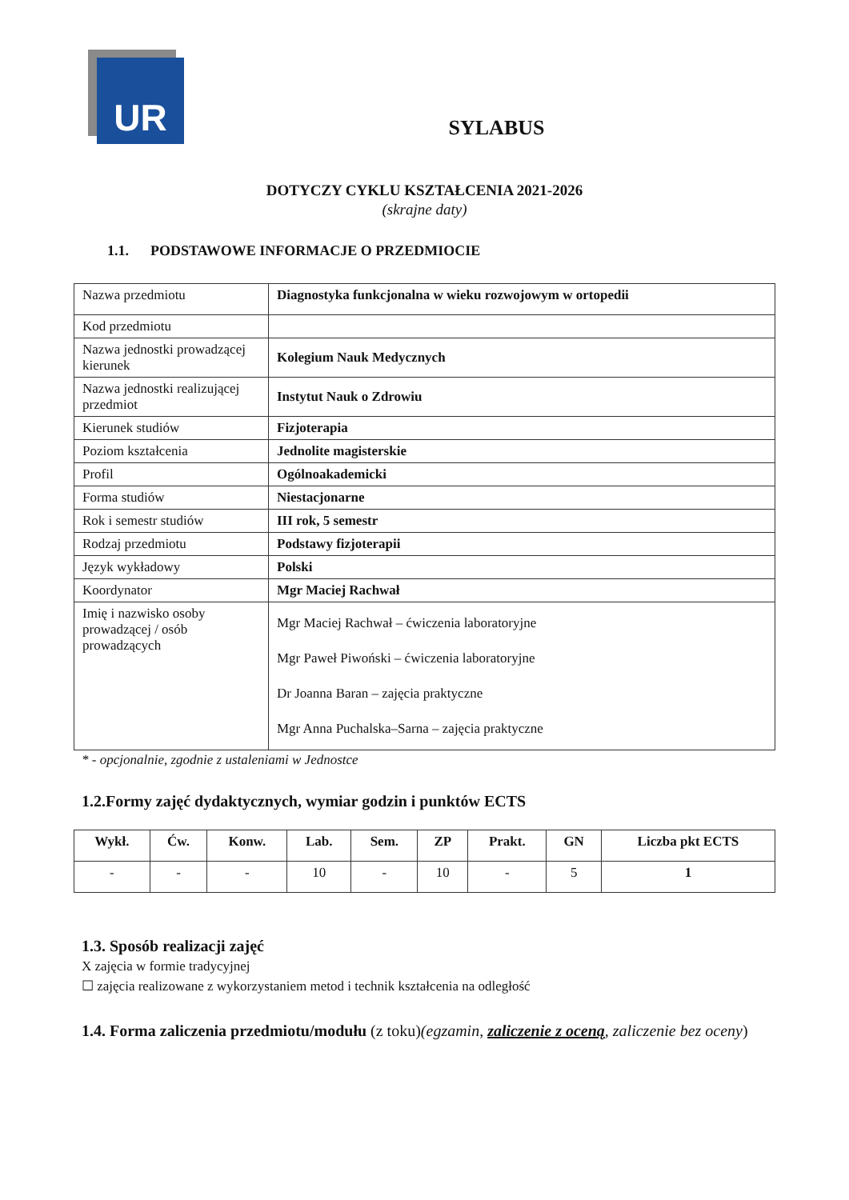UR
SYLABUS
DOTYCZY CYKLU KSZTAŁCENIA 2021-2026
(skrajne daty)
1.1. PODSTAWOWE INFORMACJE O PRZEDMIOCIE
| Nazwa przedmiotu | Diagnostyka funkcjonalna w wieku rozwojowym w ortopedii |
| Kod przedmiotu | |
| Nazwa jednostki prowadzącej kierunek | Kolegium Nauk Medycznych |
| Nazwa jednostki realizującej przedmiot | Instytut Nauk o Zdrowiu |
| Kierunek studiów | Fizjoterapia |
| Poziom kształcenia | Jednolite magisterskie |
| Profil | Ogólnoakademicki |
| Forma studiów | Niestacjonarne |
| Rok i semestr studiów | III rok, 5 semestr |
| Rodzaj przedmiotu | Podstawy fizjoterapii |
| Język wykładowy | Polski |
| Koordynator | Mgr Maciej Rachwał |
| Imię i nazwisko osoby prowadzącej / osób prowadzących | Mgr Maciej Rachwał – ćwiczenia laboratoryjne Mgr Paweł Piwoński – ćwiczenia laboratoryjne Dr Joanna Baran – zajęcia praktyczne Mgr Anna Puchalska–Sarna – zajęcia praktyczne |
* - opcjonalnie, zgodnie z ustaleniami w Jednostce
1.2.Formy zajęć dydaktycznych, wymiar godzin i punktów ECTS
| Wykł. | Ćw. | Konw. | Lab. | Sem. | ZP | Prakt. | GN | Liczba pkt ECTS |
| --- | --- | --- | --- | --- | --- | --- | --- | --- |
| - | - | - | 10 | - | 10 | - | 5 | 1 |
1.3. Sposób realizacji zajęć
X zajęcia w formie tradycyjnej
☐ zajęcia realizowane z wykorzystaniem metod i technik kształcenia na odległość
1.4. Forma zaliczenia przedmiotu/modułu (z toku)(egzamin, zaliczenie z oceną, zaliczenie bez oceny)